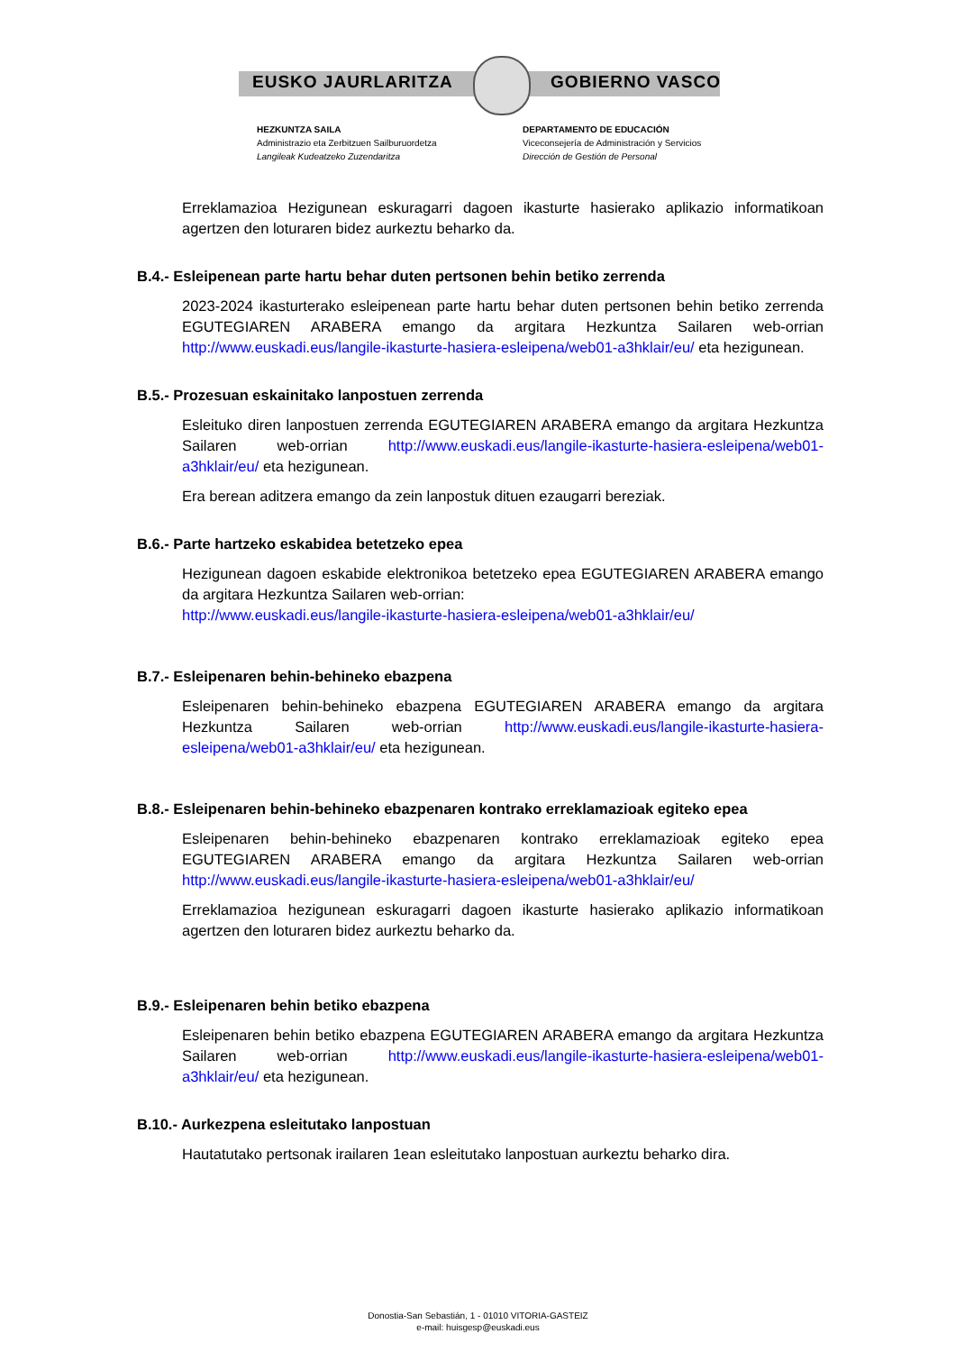EUSKO JAURLARITZA GOBIERNO VASCO
HEZKUNTZA SAILA
Administrazio eta Zerbitzuen Sailburuordetza
Langileak Kudeatzeko Zuzendaritza
DEPARTAMENTO DE EDUCACIÓN
Viceconsejería de Administración y Servicios
Dirección de Gestión de Personal
Erreklamazioa Hezigunean eskuragarri dagoen ikasturte hasierako aplikazio informatikoan agertzen den loturaren bidez aurkeztu beharko da.
B.4.- Esleipenean parte hartu behar duten pertsonen behin betiko zerrenda
2023-2024 ikasturterako esleipenean parte hartu behar duten pertsonen behin betiko zerrenda EGUTEGIAREN ARABERA emango da argitara Hezkuntza Sailaren web-orrian http://www.euskadi.eus/langile-ikasturte-hasiera-esleipena/web01-a3hklair/eu/ eta hezigunean.
B.5.- Prozesuan eskainitako lanpostuen zerrenda
Esleituko diren lanpostuen zerrenda EGUTEGIAREN ARABERA emango da argitara Hezkuntza Sailaren web-orrian http://www.euskadi.eus/langile-ikasturte-hasiera-esleipena/web01-a3hklair/eu/ eta hezigunean.
Era berean aditzera emango da zein lanpostuk dituen ezaugarri bereziak.
B.6.- Parte hartzeko eskabidea betetzeko epea
Hezigunean dagoen eskabide elektronikoa betetzeko epea EGUTEGIAREN ARABERA emango da argitara Hezkuntza Sailaren web-orrian:
http://www.euskadi.eus/langile-ikasturte-hasiera-esleipena/web01-a3hklair/eu/
B.7.- Esleipenaren behin-behineko ebazpena
Esleipenaren behin-behineko ebazpena EGUTEGIAREN ARABERA emango da argitara Hezkuntza Sailaren web-orrian http://www.euskadi.eus/langile-ikasturte-hasiera-esleipena/web01-a3hklair/eu/ eta hezigunean.
B.8.- Esleipenaren behin-behineko ebazpenaren kontrako erreklamazioak egiteko epea
Esleipenaren behin-behineko ebazpenaren kontrako erreklamazioak egiteko epea EGUTEGIAREN ARABERA emango da argitara Hezkuntza Sailaren web-orrian http://www.euskadi.eus/langile-ikasturte-hasiera-esleipena/web01-a3hklair/eu/
Erreklamazioa hezigunean eskuragarri dagoen ikasturte hasierako aplikazio informatikoan agertzen den loturaren bidez aurkeztu beharko da.
B.9.- Esleipenaren behin betiko ebazpena
Esleipenaren behin betiko ebazpena EGUTEGIAREN ARABERA emango da argitara Hezkuntza Sailaren web-orrian http://www.euskadi.eus/langile-ikasturte-hasiera-esleipena/web01-a3hklair/eu/ eta hezigunean.
B.10.- Aurkezpena esleitutako lanpostuan
Hautatutako pertsonak irailaren 1ean esleitutako lanpostuan aurkeztu beharko dira.
Donostia-San Sebastián, 1 - 01010 VITORIA-GASTEIZ
e-mail: huisgesp@euskadi.eus